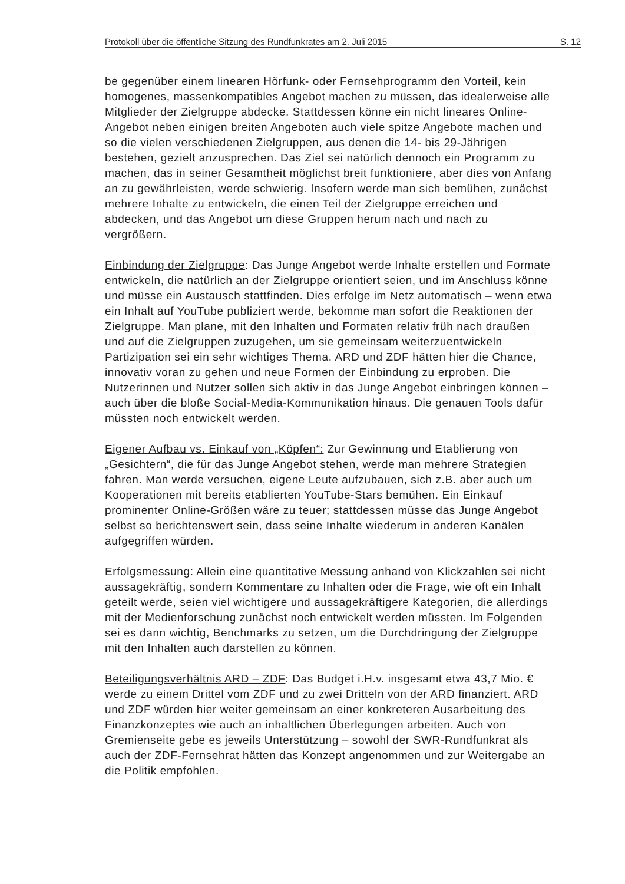Protokoll über die öffentliche Sitzung des Rundfunkrates am 2. Juli 2015 S. 12
be gegenüber einem linearen Hörfunk- oder Fernsehprogramm den Vorteil, kein homogenes, massenkompatibles Angebot machen zu müssen, das idealerweise alle Mitglieder der Zielgruppe abdecke. Stattdessen könne ein nicht lineares Online-Angebot neben einigen breiten Angeboten auch viele spitze Angebote machen und so die vielen verschiedenen Zielgruppen, aus denen die 14- bis 29-Jährigen bestehen, gezielt anzusprechen. Das Ziel sei natürlich dennoch ein Programm zu machen, das in seiner Gesamtheit möglichst breit funktioniere, aber dies von Anfang an zu gewährleisten, werde schwierig. Insofern werde man sich bemühen, zunächst mehrere Inhalte zu entwickeln, die einen Teil der Zielgruppe erreichen und abdecken, und das Angebot um diese Gruppen herum nach und nach zu vergrößern.
Einbindung der Zielgruppe: Das Junge Angebot werde Inhalte erstellen und Formate entwickeln, die natürlich an der Zielgruppe orientiert seien, und im Anschluss könne und müsse ein Austausch stattfinden. Dies erfolge im Netz automatisch – wenn etwa ein Inhalt auf YouTube publiziert werde, bekomme man sofort die Reaktionen der Zielgruppe. Man plane, mit den Inhalten und Formaten relativ früh nach draußen und auf die Zielgruppen zuzugehen, um sie gemeinsam weiterzuentwickeln Partizipation sei ein sehr wichtiges Thema. ARD und ZDF hätten hier die Chance, innovativ voran zu gehen und neue Formen der Einbindung zu erproben. Die Nutzerinnen und Nutzer sollen sich aktiv in das Junge Angebot einbringen können – auch über die bloße Social-Media-Kommunikation hinaus. Die genauen Tools dafür müssten noch entwickelt werden.
Eigener Aufbau vs. Einkauf von „Köpfen“: Zur Gewinnung und Etablierung von „Gesichtern“, die für das Junge Angebot stehen, werde man mehrere Strategien fahren. Man werde versuchen, eigene Leute aufzubauen, sich z.B. aber auch um Kooperationen mit bereits etablierten YouTube-Stars bemühen. Ein Einkauf prominenter Online-Größen wäre zu teuer; stattdessen müsse das Junge Angebot selbst so berichtenswert sein, dass seine Inhalte wiederum in anderen Kanälen aufgegriffen würden.
Erfolgsmessung: Allein eine quantitative Messung anhand von Klickzahlen sei nicht aussagekräftig, sondern Kommentare zu Inhalten oder die Frage, wie oft ein Inhalt geteilt werde, seien viel wichtigere und aussagekräftigere Kategorien, die allerdings mit der Medienforschung zunächst noch entwickelt werden müssten. Im Folgenden sei es dann wichtig, Benchmarks zu setzen, um die Durchdringung der Zielgruppe mit den Inhalten auch darstellen zu können.
Beteiligungsverhältnis ARD – ZDF: Das Budget i.H.v. insgesamt etwa 43,7 Mio. € werde zu einem Drittel vom ZDF und zu zwei Dritteln von der ARD finanziert. ARD und ZDF würden hier weiter gemeinsam an einer konkreteren Ausarbeitung des Finanzkonzeptes wie auch an inhaltlichen Überlegungen arbeiten. Auch von Gremienseite gebe es jeweils Unterstützung – sowohl der SWR-Rundfunkrat als auch der ZDF-Fernsehrat hätten das Konzept angenommen und zur Weitergabe an die Politik empfohlen.